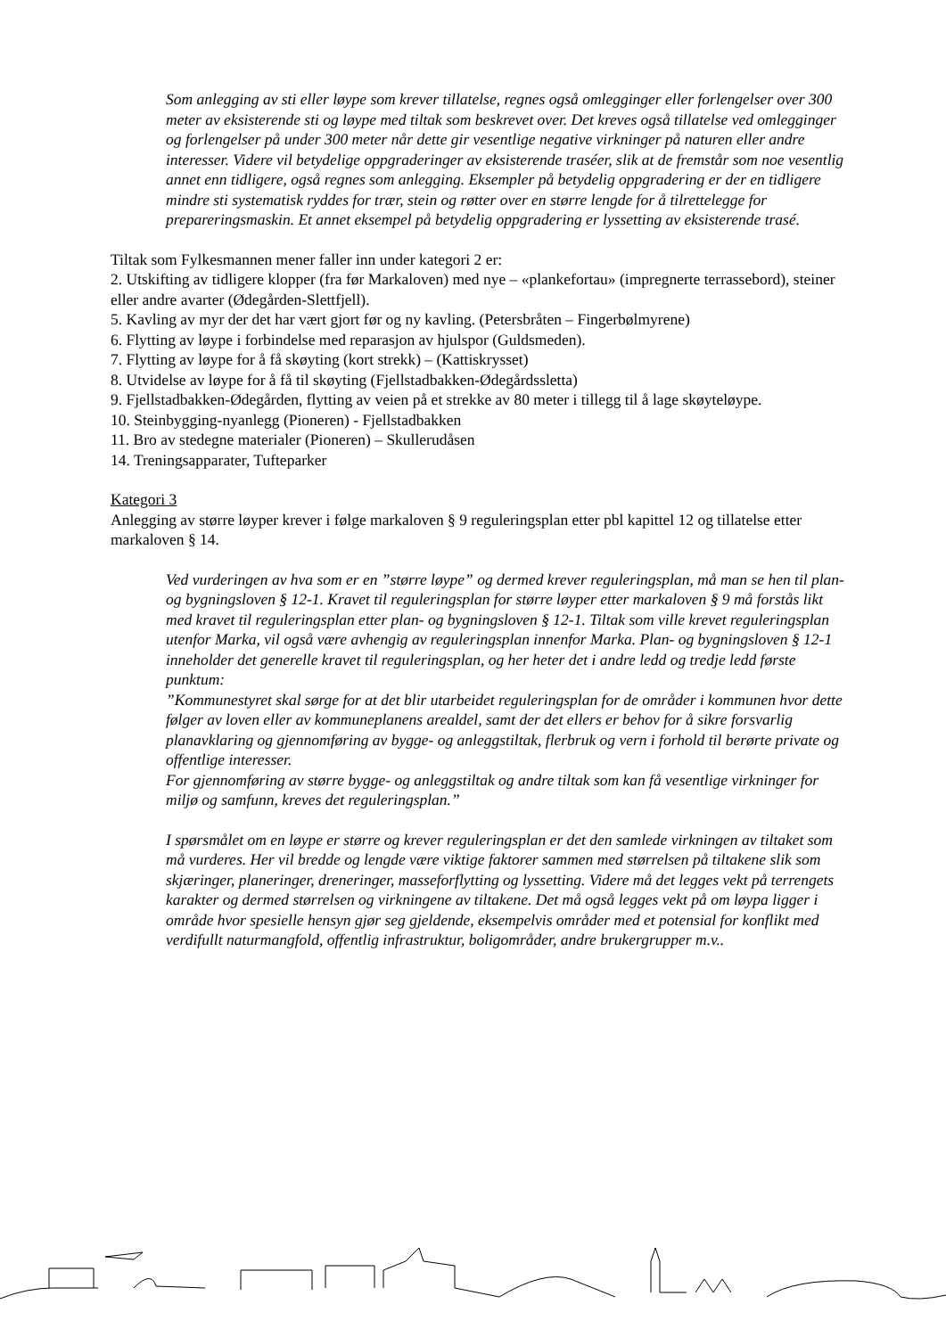Som anlegging av sti eller løype som krever tillatelse, regnes også omlegginger eller forlengelser over 300 meter av eksisterende sti og løype med tiltak som beskrevet over. Det kreves også tillatelse ved omlegginger og forlengelser på under 300 meter når dette gir vesentlige negative virkninger på naturen eller andre interesser. Videre vil betydelige oppgraderinger av eksisterende traséer, slik at de fremstår som noe vesentlig annet enn tidligere, også regnes som anlegging. Eksempler på betydelig oppgradering er der en tidligere mindre sti systematisk ryddes for trær, stein og røtter over en større lengde for å tilrettelegge for prepareringsmaskin. Et annet eksempel på betydelig oppgradering er lyssetting av eksisterende trasé.
Tiltak som Fylkesmannen mener faller inn under kategori 2 er:
2. Utskifting av tidligere klopper (fra før Markaloven) med nye – «plankefortau» (impregnerte terrassebord), steiner eller andre avarter (Ødegården-Slettfjell).
5. Kavling av myr der det har vært gjort før og ny kavling. (Petersbråten – Fingerbølmyrene)
6. Flytting av løype i forbindelse med reparasjon av hjulspor (Guldsmeden).
7. Flytting av løype for å få skøyting (kort strekk) – (Kattiskrysset)
8. Utvidelse av løype for å få til skøyting (Fjellstadbakken-Ødegårdssletta)
9. Fjellstadbakken-Ødegården, flytting av veien på et strekke av 80 meter i tillegg til å lage skøyteløype.
10. Steinbygging-nyanlegg (Pioneren) - Fjellstadbakken
11. Bro av stedegne materialer (Pioneren) – Skullerudåsen
14. Treningsapparater, Tufteparker
Kategori 3
Anlegging av større løyper krever i følge markaloven § 9 reguleringsplan etter pbl kapittel 12 og tillatelse etter markaloven § 14.
Ved vurderingen av hva som er en ”større løype” og dermed krever reguleringsplan, må man se hen til plan- og bygningsloven § 12-1. Kravet til reguleringsplan for større løyper etter markaloven § 9 må forstås likt med kravet til reguleringsplan etter plan- og bygningsloven § 12-1. Tiltak som ville krevet reguleringsplan utenfor Marka, vil også være avhengig av reguleringsplan innenfor Marka. Plan- og bygningsloven § 12-1 inneholder det generelle kravet til reguleringsplan, og her heter det i andre ledd og tredje ledd første punktum:
”Kommunestyret skal sørge for at det blir utarbeidet reguleringsplan for de områder i kommunen hvor dette følger av loven eller av kommuneplanens arealdel, samt der det ellers er behov for å sikre forsvarlig planavklaring og gjennomføring av bygge- og anleggstiltak, flerbruk og vern i forhold til berørte private og offentlige interesser.
For gjennomføring av større bygge- og anleggstiltak og andre tiltak som kan få vesentlige virkninger for miljø og samfunn, kreves det reguleringsplan.”
I spørsmålet om en løype er større og krever reguleringsplan er det den samlede virkningen av tiltaket som må vurderes. Her vil bredde og lengde være viktige faktorer sammen med størrelsen på tiltakene slik som skjæringer, planeringer, dreneringer, masseforflytting og lyssetting. Videre må det legges vekt på terrengets karakter og dermed størrelsen og virkningene av tiltakene. Det må også legges vekt på om løypa ligger i område hvor spesielle hensyn gjør seg gjeldende, eksempelvis områder med et potensial for konflikt med verdifullt naturmangfold, offentlig infrastruktur, boligområder, andre brukergrupper m.v..